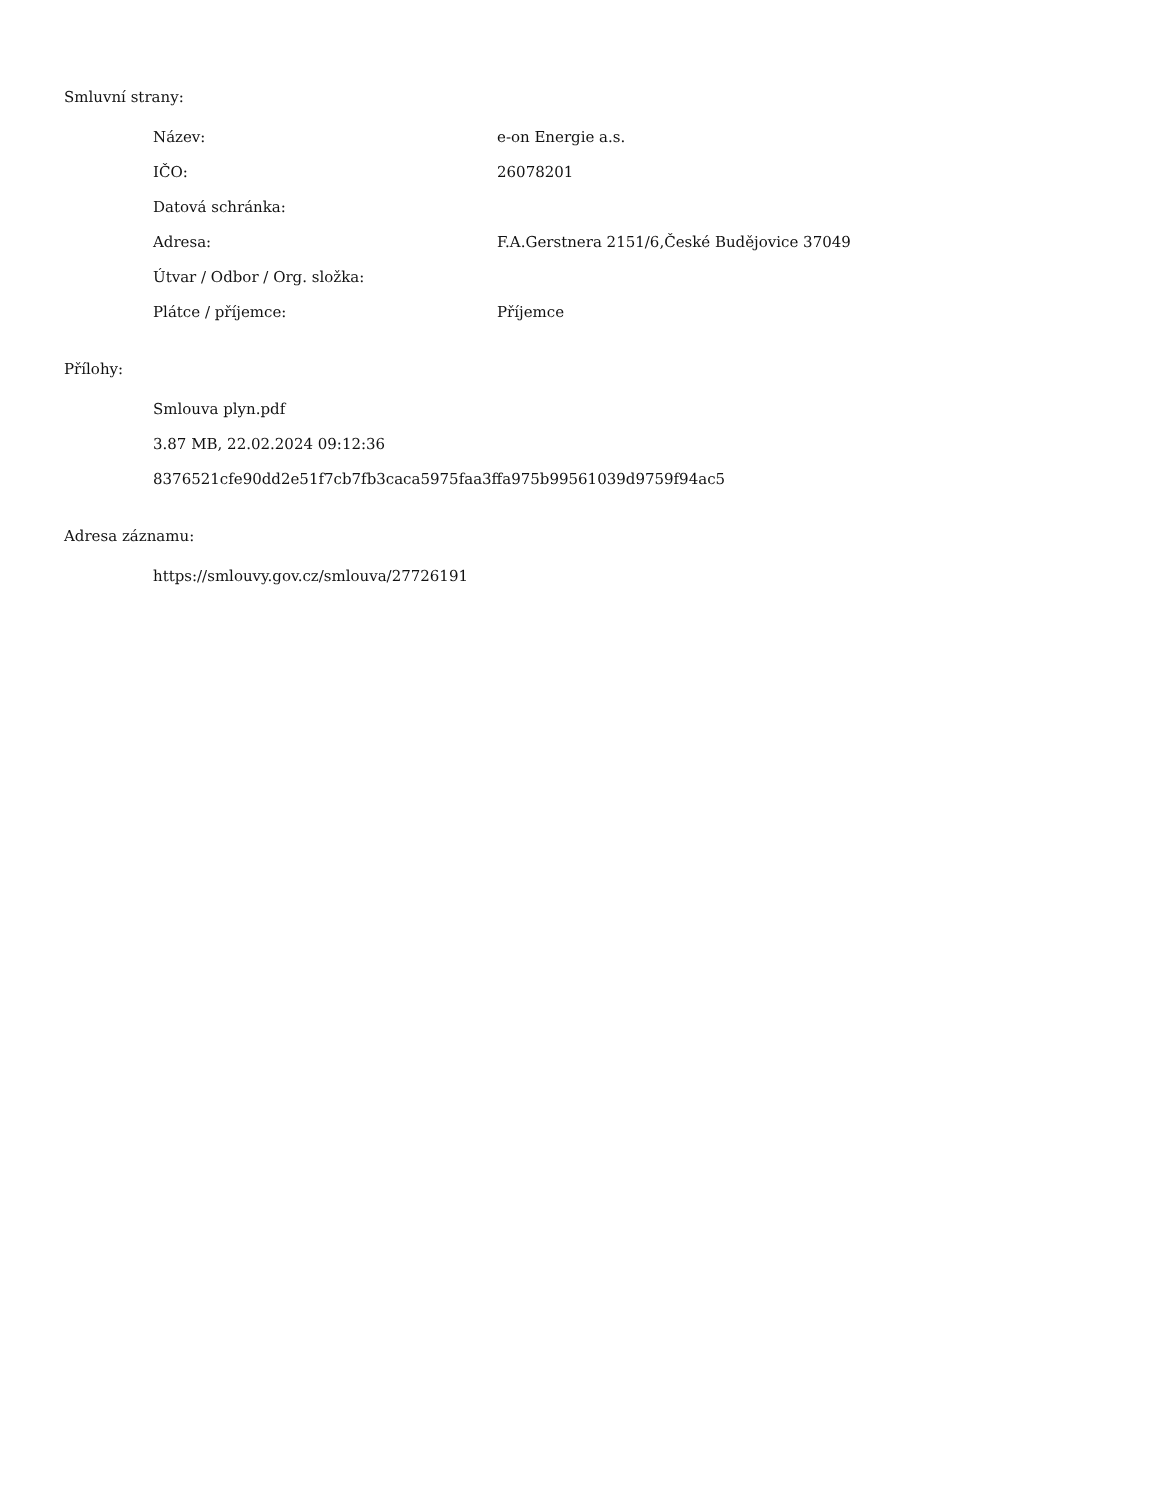Smluvní strany:
| Název: | e-on Energie a.s. |
| IČO: | 26078201 |
| Datová schránka: | |
| Adresa: | F.A.Gerstnera 2151/6,České Budějovice 37049 |
| Útvar / Odbor / Org. složka: | |
| Plátce / příjemce: | Příjemce |
Přílohy:
Smlouva plyn.pdf
3.87 MB, 22.02.2024 09:12:36
8376521cfe90dd2e51f7cb7fb3caca5975faa3ffa975b99561039d9759f94ac5
Adresa záznamu:
https://smlouvy.gov.cz/smlouva/27726191